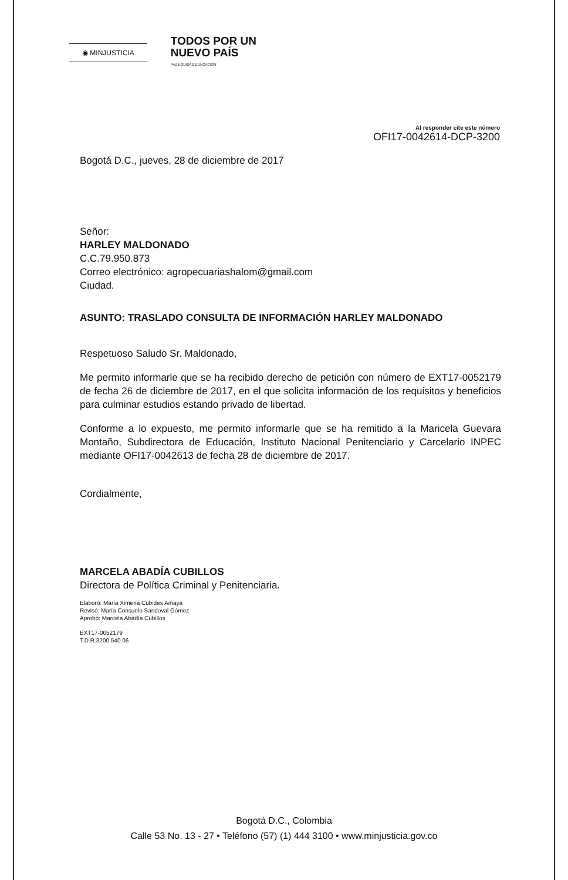◉ MINJUSTICIA
TODOS POR UN
NUEVO PAÍS
PAZ EQUIDAD EDUCACIÓN
Al responder cite este número
OFI17-0042614-DCP-3200
Bogotá D.C., jueves, 28 de diciembre de 2017
Señor:
HARLEY MALDONADO
C.C.79.950.873
Correo electrónico: agropecuariashalom@gmail.com
Ciudad.
ASUNTO: TRASLADO CONSULTA DE INFORMACIÓN HARLEY MALDONADO
Respetuoso Saludo Sr. Maldonado,
Me permito informarle que se ha recibido derecho de petición con número de EXT17-0052179 de fecha 26 de diciembre de 2017, en el que solicita información de los requisitos y beneficios para culminar estudios estando privado de libertad.
Conforme a lo expuesto, me permito informarle que se ha remitido a la Maricela Guevara Montaño, Subdirectora de Educación, Instituto Nacional Penitenciario y Carcelario INPEC mediante OFI17-0042613 de fecha 28 de diciembre de 2017.
Cordialmente,
MARCELA ABADÍA CUBILLOS
Directora de Política Criminal y Penitenciaria.
Elaboró: María Ximena Cubides Amaya
Revisó: María Consuelo Sandoval Gómez
Aprobó: Marcela Abadía Cubillos
EXT17-0052179
T.D.R.3200.540.06
Bogotá D.C., Colombia
Calle 53 No. 13 - 27 • Teléfono (57) (1) 444 3100 • www.minjusticia.gov.co